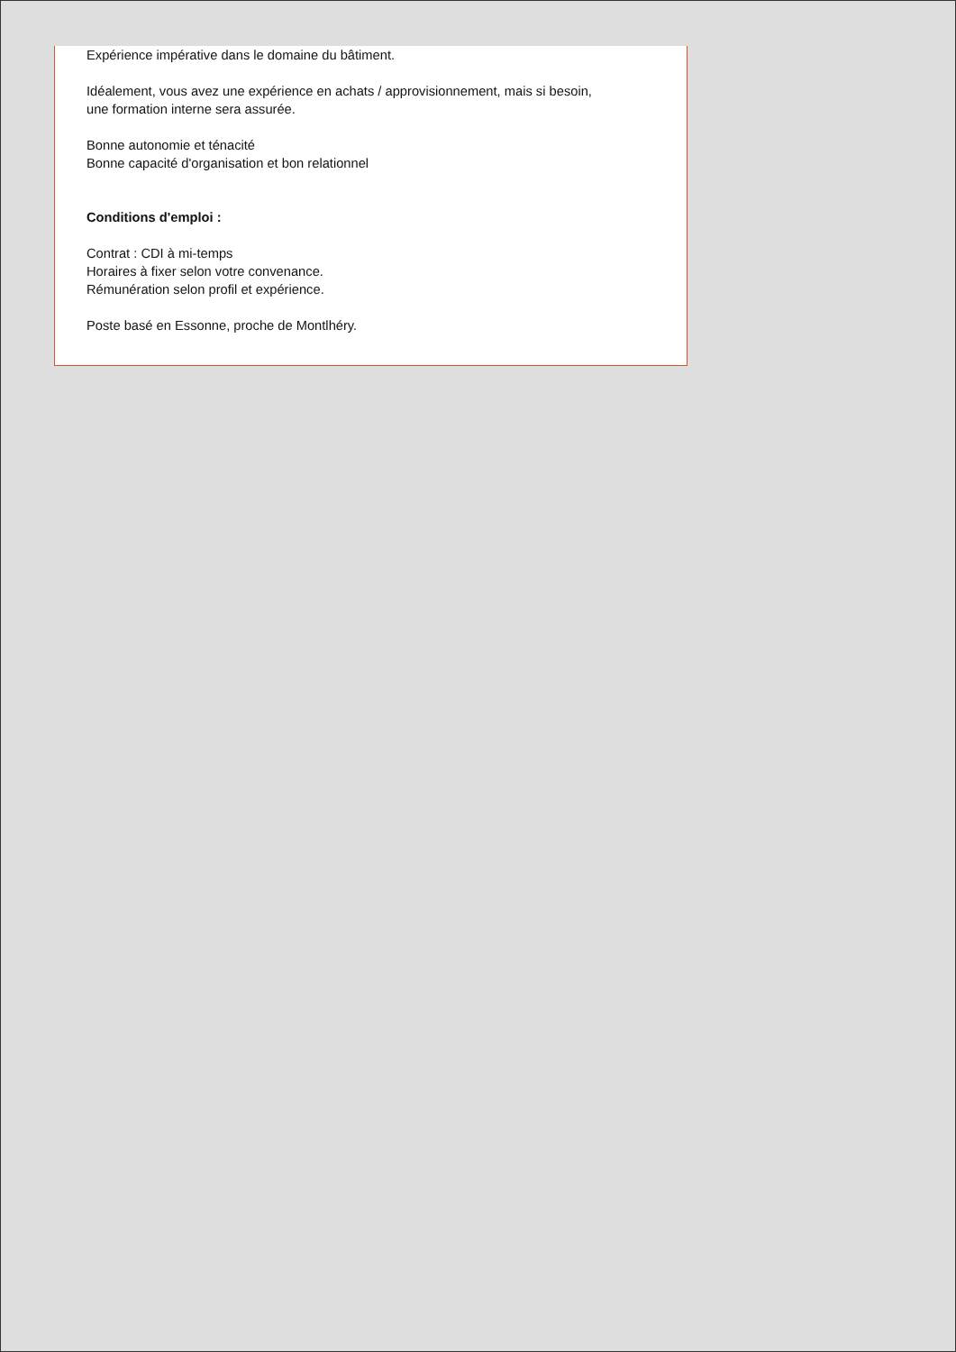Expérience impérative dans le domaine du bâtiment.
Idéalement, vous avez une expérience en achats / approvisionnement, mais si besoin,
une formation interne sera assurée.
Bonne autonomie et ténacité
Bonne capacité d'organisation et bon relationnel
Conditions d'emploi :
Contrat : CDI à mi-temps
Horaires à fixer selon votre convenance.
Rémunération selon profil et expérience.
Poste basé en Essonne, proche de Montlhéry.